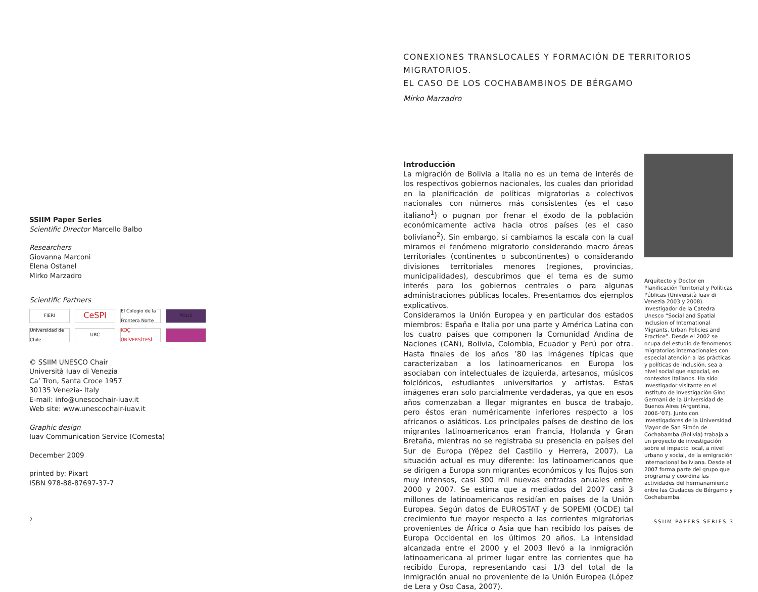SSIIM Paper Series
Scientific Director Marcello Balbo
Researchers
Giovanna Marconi
Elena Ostanel
Mirko Marzadro
Scientific Partners
FIERI
CeSPI
El Colegio de la Frontera Norte
POLIS
Universidad de Chile
UBC
KOÇ ÜNİVERSİTESİ
© SSIIM UNESCO Chair
Università Iuav di Venezia
Ca’ Tron, Santa Croce 1957
30135 Venezia- Italy
E-mail: info@unescochair-iuav.it
Web site: www.unescochair-iuav.it
Graphic design
Iuav Communication Service (Comesta)
December 2009
printed by: Pixart
ISBN 978-88-87697-37-7
2
CONEXIONES TRANSLOCALES Y FORMACIÓN DE TERRITORIOS MIGRATORIOS.
EL CASO DE LOS COCHABAMBINOS DE BÉRGAMO
Mirko Marzadro
Introducción
La migración de Bolivia a Italia no es un tema de interés de los respectivos gobiernos nacionales, los cuales dan prioridad en la planificación de políticas migratorias a colectivos nacionales con números más consistentes (es el caso italiano<sup>1</sup>) o pugnan por frenar el éxodo de la población económicamente activa hacia otros países (es el caso boliviano<sup>2</sup>). Sin embargo, si cambiamos la escala con la cual miramos el fenómeno migratorio considerando macro áreas territoriales (continentes o subcontinentes) o considerando divisiones territoriales menores (regiones, provincias, municipalidades), descubrimos que el tema es de sumo interés para los gobiernos centrales o para algunas administraciones públicas locales. Presentamos dos ejemplos explicativos.
Consideramos la Unión Europea y en particular dos estados miembros: España e Italia por una parte y América Latina con los cuatro países que componen la Comunidad Andina de Naciones (CAN), Bolivia, Colombia, Ecuador y Perú por otra. Hasta finales de los años ’80 las imágenes típicas que caracterizaban a los latinoamericanos en Europa los asociaban con intelectuales de izquierda, artesanos, músicos folclóricos, estudiantes universitarios y artistas. Estas imágenes eran solo parcialmente verdaderas, ya que en esos años comenzaban a llegar migrantes en busca de trabajo, pero éstos eran numéricamente inferiores respecto a los africanos o asiáticos. Los principales países de destino de los migrantes latinoamericanos eran Francia, Holanda y Gran Bretaña, mientras no se registraba su presencia en países del Sur de Europa (Yépez del Castillo y Herrera, 2007). La situación actual es muy diferente: los latinoamericanos que se dirigen a Europa son migrantes económicos y los flujos son muy intensos, casi 300 mil nuevas entradas anuales entre 2000 y 2007. Se estima que a mediados del 2007 casi 3 millones de latinoamericanos residían en países de la Unión Europea. Según datos de EUROSTAT y de SOPEMI (OCDE) tal crecimiento fue mayor respecto a las corrientes migratorias provenientes de África o Asia que han recibido los países de Europa Occidental en los últimos 20 años. La intensidad alcanzada entre el 2000 y el 2003 llevó a la inmigración latinoamericana al primer lugar entre las corrientes que ha recibido Europa, representando casi 1/3 del total de la inmigración anual no proveniente de la Unión Europea (López de Lera y Oso Casa, 2007).
Arquitecto y Doctor en Planificación Territorial y Políticas Públicas (Università Iuav di Venezia 2003 y 2008). Investigador de la Catedra Unesco “Social and Spatial Inclusion of International Migrants. Urban Policies and Practice”. Desde el 2002 se ocupa del estudio de fenomenos migratorios internacionales con especial atención a las prácticas y políticas de inclusión, sea a nivel social que espacial, en contextos italianos. Ha sido investigador visitante en el Instituto de Investigaciòn Gino Germani de la Universidad de Buenos Aires (Argentina, 2006-’07). Junto con investigadores de la Universidad Mayor de San Simón de Cochabamba (Bolivia) trabaja a un proyecto de investigación sobre el impacto local, a nivel urbano y social, de la emigración internacional boliviana. Desde el 2007 forma parte del grupo que programa y coordina las actividades del hermanamiento entre las Ciudades de Bérgamo y Cochabamba.
SSIIM PAPERS SERIES 3